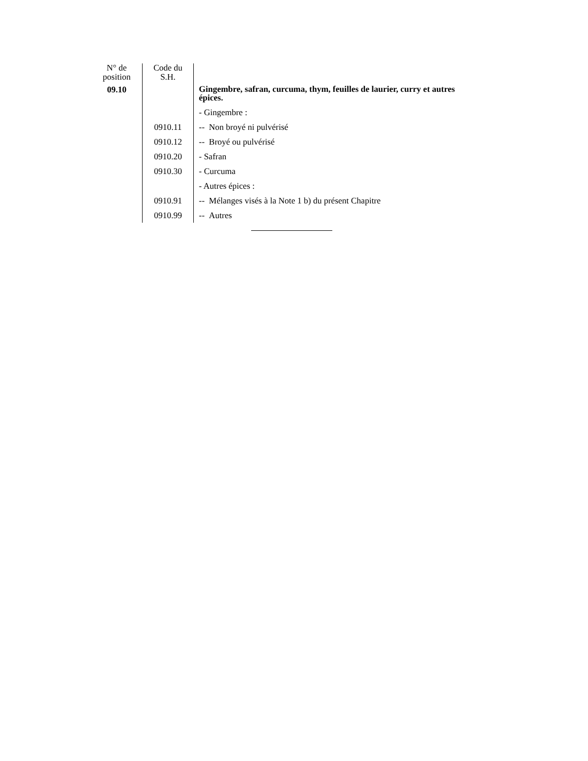| N° de position | Code du S.H. | |
| --- | --- | --- |
| 09.10 | | Gingembre, safran, curcuma, thym, feuilles de laurier, curry et autres épices. |
| | | - Gingembre : |
| | 0910.11 | -- Non broyé ni pulvérisé |
| | 0910.12 | -- Broyé ou pulvérisé |
| | 0910.20 | - Safran |
| | 0910.30 | - Curcuma |
| | | - Autres épices : |
| | 0910.91 | -- Mélanges visés à la Note 1 b) du présent Chapitre |
| | 0910.99 | -- Autres |